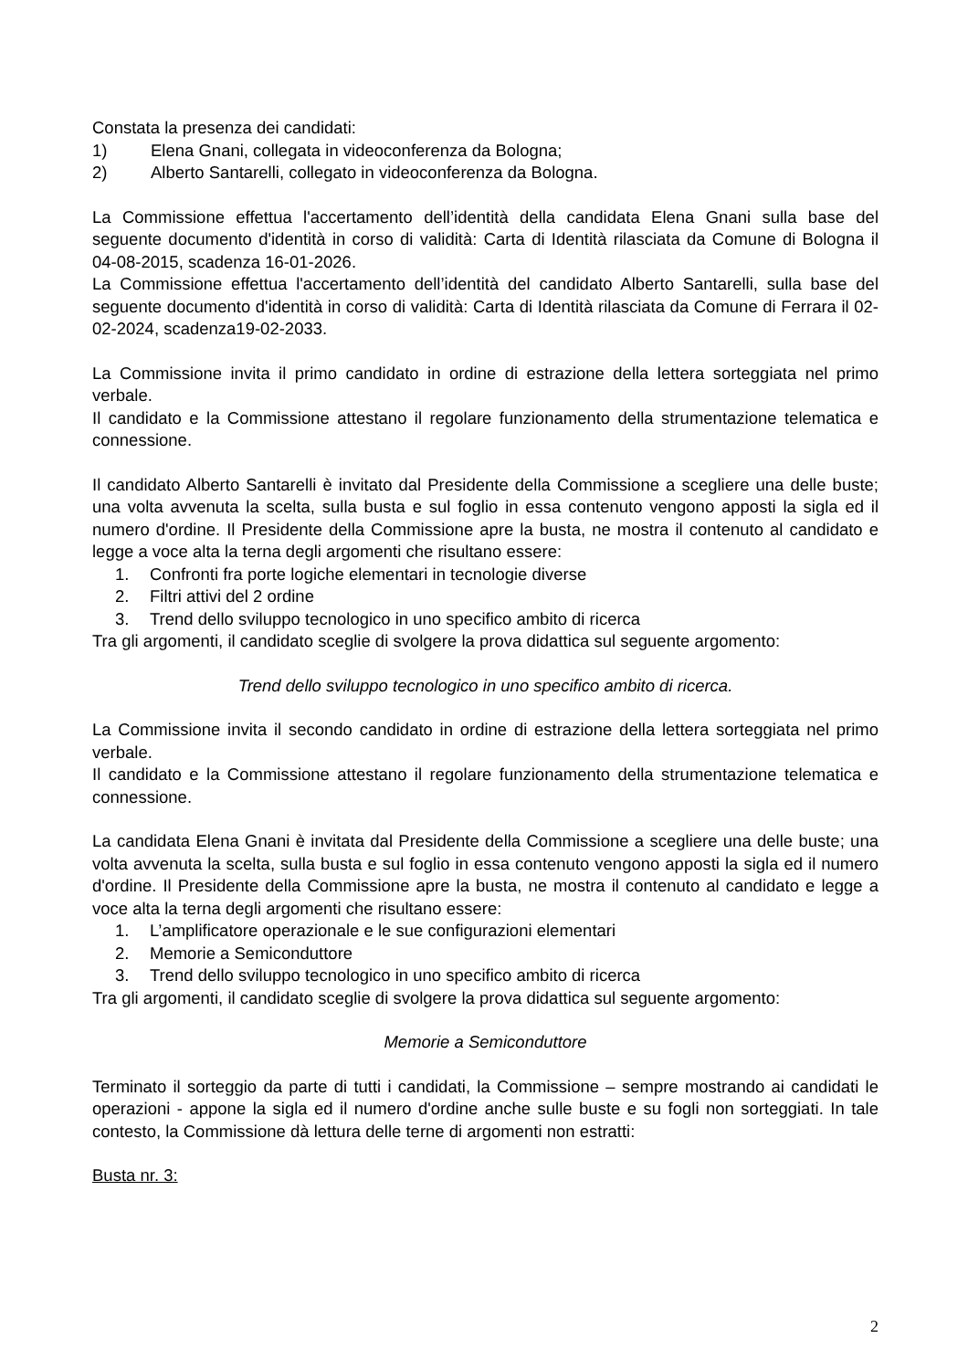Constata la presenza dei candidati:
1) Elena Gnani, collegata in videoconferenza da Bologna;
2) Alberto Santarelli, collegato in videoconferenza da Bologna.
La Commissione effettua l'accertamento dell’identità della candidata Elena Gnani sulla base del seguente documento d'identità in corso di validità: Carta di Identità rilasciata da Comune di Bologna il 04-08-2015, scadenza 16-01-2026.
La Commissione effettua l'accertamento dell’identità del candidato Alberto Santarelli, sulla base del seguente documento d'identità in corso di validità: Carta di Identità rilasciata da Comune di Ferrara il 02-02-2024, scadenza19-02-2033.
La Commissione invita il primo candidato in ordine di estrazione della lettera sorteggiata nel primo verbale.
Il candidato e la Commissione attestano il regolare funzionamento della strumentazione telematica e connessione.
Il candidato Alberto Santarelli è invitato dal Presidente della Commissione a scegliere una delle buste; una volta avvenuta la scelta, sulla busta e sul foglio in essa contenuto vengono apposti la sigla ed il numero d'ordine. Il Presidente della Commissione apre la busta, ne mostra il contenuto al candidato e legge a voce alta la terna degli argomenti che risultano essere:
1. Confronti fra porte logiche elementari in tecnologie diverse
2. Filtri attivi del 2 ordine
3. Trend dello sviluppo tecnologico in uno specifico ambito di ricerca
Tra gli argomenti, il candidato sceglie di svolgere la prova didattica sul seguente argomento:
Trend dello sviluppo tecnologico in uno specifico ambito di ricerca.
La Commissione invita il secondo candidato in ordine di estrazione della lettera sorteggiata nel primo verbale.
Il candidato e la Commissione attestano il regolare funzionamento della strumentazione telematica e connessione.
La candidata Elena Gnani è invitata dal Presidente della Commissione a scegliere una delle buste; una volta avvenuta la scelta, sulla busta e sul foglio in essa contenuto vengono apposti la sigla ed il numero d'ordine. Il Presidente della Commissione apre la busta, ne mostra il contenuto al candidato e legge a voce alta la terna degli argomenti che risultano essere:
1. L’amplificatore operazionale e le sue configurazioni elementari
2. Memorie a Semiconduttore
3. Trend dello sviluppo tecnologico in uno specifico ambito di ricerca
Tra gli argomenti, il candidato sceglie di svolgere la prova didattica sul seguente argomento:
Memorie a Semiconduttore
Terminato il sorteggio da parte di tutti i candidati, la Commissione – sempre mostrando ai candidati le operazioni - appone la sigla ed il numero d'ordine anche sulle buste e su fogli non sorteggiati. In tale contesto, la Commissione dà lettura delle terne di argomenti non estratti:
Busta nr. 3:
2